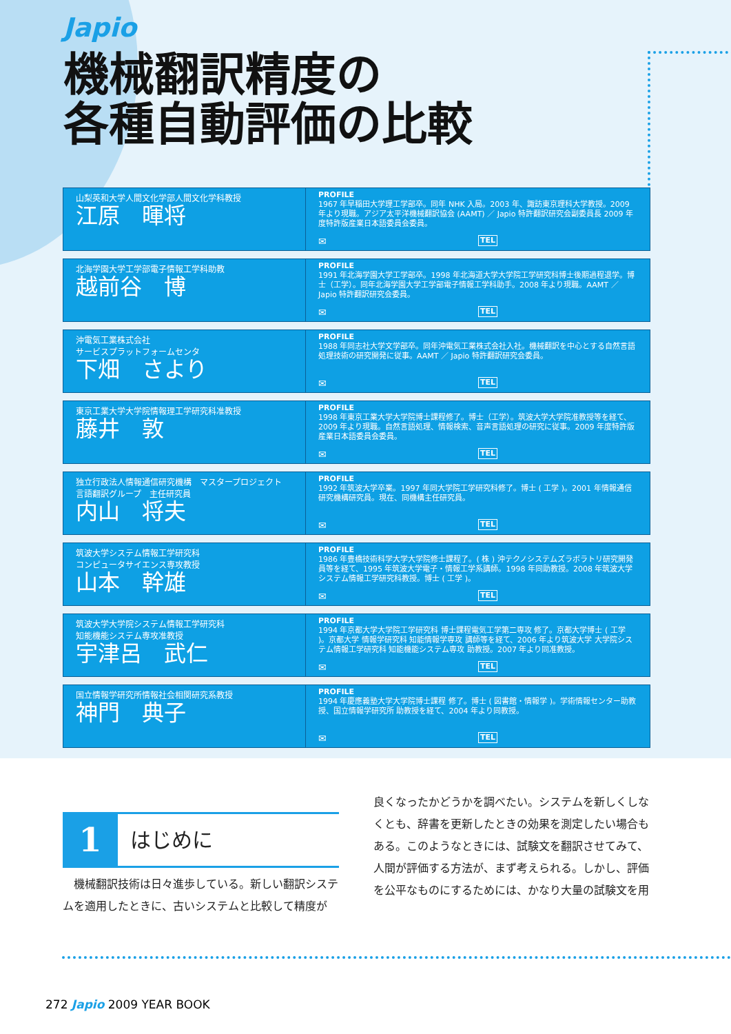Japio
機械翻訳精度の
各種自動評価の比較
山梨英和大学人間文化学部人間文化学科教授
江原　暉将
PROFILE
1967 年早稲田大学理工学部卒。同年 NHK 入局。2003 年、諏訪東京理科大学教授。2009 年より現職。アジア太平洋機械翻訳協会 (AAMT) ／ Japio 特許翻訳研究会副委員長 2009 年度特許版産業日本語委員会委員。
✉ TEL
北海学園大学工学部電子情報工学科助教
越前谷　博
PROFILE
1991 年北海学園大学工学部卒。1998 年北海道大学大学院工学研究科博士後期過程退学。博士（工学）。同年北海学園大学工学部電子情報工学科助手。2008 年より現職。AAMT ／ Japio 特許翻訳研究会委員。
✉ TEL
沖電気工業株式会社
サービスプラットフォームセンタ
下畑　さより
PROFILE
1988 年同志社大学文学部卒。同年沖電気工業株式会社入社。機械翻訳を中心とする自然言語処理技術の研究開発に従事。AAMT ／ Japio 特許翻訳研究会委員。
✉ TEL
東京工業大学大学院情報理工学研究科准教授
藤井　敦
PROFILE
1998 年東京工業大学大学院博士課程修了。博士（工学）。筑波大学大学院准教授等を経て、2009 年より現職。自然言語処理、情報検索、音声言語処理の研究に従事。2009 年度特許版産業日本語委員会委員。
✉ TEL
独立行政法人情報通信研究機構　マスタープロジェクト
言語翻訳グループ　主任研究員
内山　将夫
PROFILE
1992 年筑波大学卒業。1997 年同大学院工学研究科修了。博士 ( 工学 )。2001 年情報通信研究機構研究員。現在、同機構主任研究員。
✉ TEL
筑波大学システム情報工学研究科
コンピュータサイエンス専攻教授
山本　幹雄
PROFILE
1986 年豊橋技術科学大学大学院修士課程了。( 株 ) 沖テクノシステムズラボラトリ研究開発員等を経て、1995 年筑波大学電子・情報工学系講師。1998 年同助教授。2008 年筑波大学システム情報工学研究科教授。博士 ( 工学 )。
✉ TEL
筑波大学大学院システム情報工学研究科
知能機能システム専攻准教授
宇津呂　武仁
PROFILE
1994 年京都大学大学院工学研究科 博士課程電気工学第二専攻 修了。京都大学博士 ( 工学 )。京都大学 情報学研究科 知能情報学専攻 講師等を経て、2006 年より筑波大学 大学院システム情報工学研究科 知能機能システム専攻 助教授。2007 年より同准教授。
✉ TEL
国立情報学研究所情報社会相関研究系教授
神門　典子
PROFILE
1994 年慶應義塾大学大学院博士課程 修了。博士 ( 図書館・情報学 )。学術情報センター助教授、国立情報学研究所 助教授を経て、2004 年より同教授。
✉ TEL
1 はじめに
　機械翻訳技術は日々進歩している。新しい翻訳システムを適用したときに、古いシステムと比較して精度が
良くなったかどうかを調べたい。システムを新しくしなくとも、辞書を更新したときの効果を測定したい場合もある。このようなときには、試験文を翻訳させてみて、人間が評価する方法が、まず考えられる。しかし、評価を公平なものにするためには、かなり大量の試験文を用
272 Japio 2009 YEAR BOOK